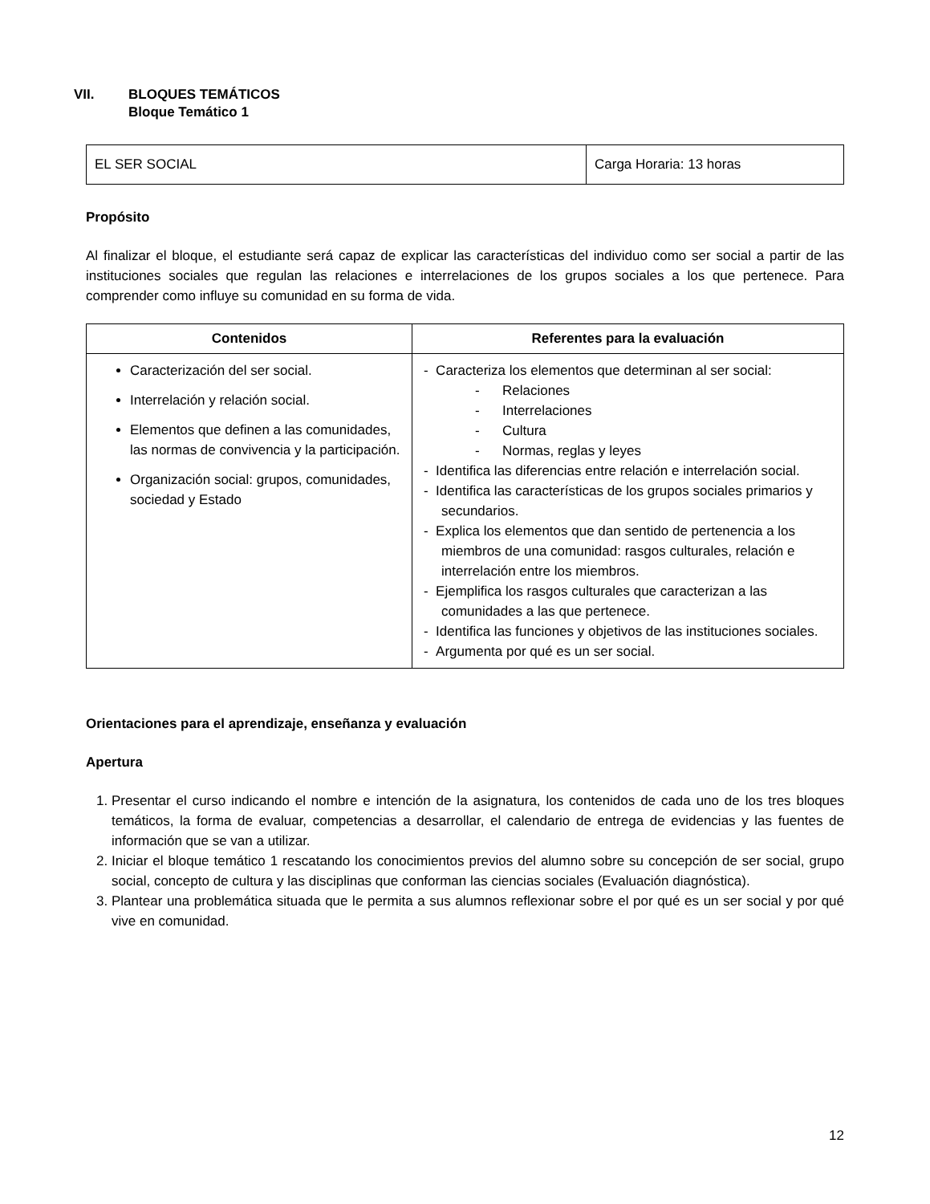VII. BLOQUES TEMÁTICOS
Bloque Temático 1
| EL SER SOCIAL | Carga Horaria: 13 horas |
Propósito
Al finalizar el bloque, el estudiante será capaz de explicar las características del individuo como ser social a partir de las instituciones sociales que regulan las relaciones e interrelaciones de los grupos sociales a los que pertenece. Para comprender como influye su comunidad en su forma de vida.
| Contenidos | Referentes para la evaluación |
| --- | --- |
| Caracterización del ser social. Interrelación y relación social. Elementos que definen a las comunidades, las normas de convivencia y la participación. Organización social: grupos, comunidades, sociedad y Estado | - Caracteriza los elementos que determinan al ser social: - Relaciones - Interrelaciones - Cultura - Normas, reglas y leyes - Identifica las diferencias entre relación e interrelación social. - Identifica las características de los grupos sociales primarios y secundarios. - Explica los elementos que dan sentido de pertenencia a los miembros de una comunidad: rasgos culturales, relación e interrelación entre los miembros. - Ejemplifica los rasgos culturales que caracterizan a las comunidades a las que pertenece. - Identifica las funciones y objetivos de las instituciones sociales. - Argumenta por qué es un ser social. |
Orientaciones para el aprendizaje, enseñanza y evaluación
Apertura
1. Presentar el curso indicando el nombre e intención de la asignatura, los contenidos de cada uno de los tres bloques temáticos, la forma de evaluar, competencias a desarrollar, el calendario de entrega de evidencias y las fuentes de información que se van a utilizar.
2. Iniciar el bloque temático 1 rescatando los conocimientos previos del alumno sobre su concepción de ser social, grupo social, concepto de cultura y las disciplinas que conforman las ciencias sociales (Evaluación diagnóstica).
3. Plantear una problemática situada que le permita a sus alumnos reflexionar sobre el por qué es un ser social y por qué vive en comunidad.
12